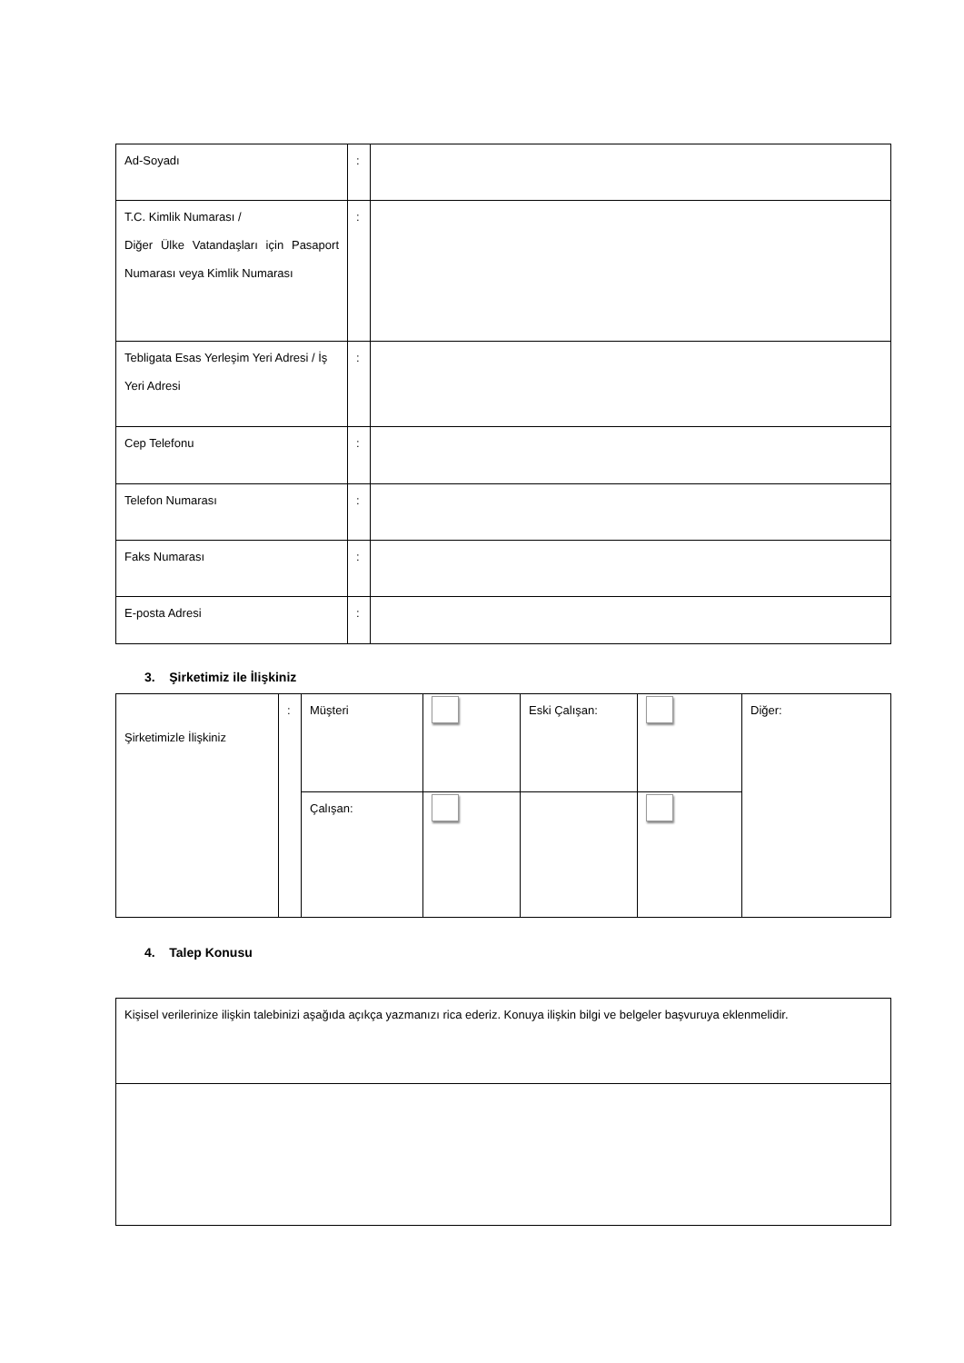| Ad-Soyadı | : | |
| T.C. Kimlik Numarası / Diğer Ülke Vatandaşları için Pasaport Numarası veya Kimlik Numarası | : | |
| Tebligata Esas Yerleşim Yeri Adresi / İş Yeri Adresi | : | |
| Cep Telefonu | : | |
| Telefon Numarası | : | |
| Faks Numarası | : | |
| E-posta Adresi | : | |
3. Şirketimiz ile İlişkiniz
| Şirketimizle İlişkiniz | : | Müşteri | | Eski Çalışan: | | Diğer: |
| | | Çalışan: | | | | |
4. Talep Konusu
| Kişisel verilerinize ilişkin talebinizi aşağıda açıkça yazmanızı rica ederiz. Konuya ilişkin bilgi ve belgeler başvuruya eklenmelidir. |